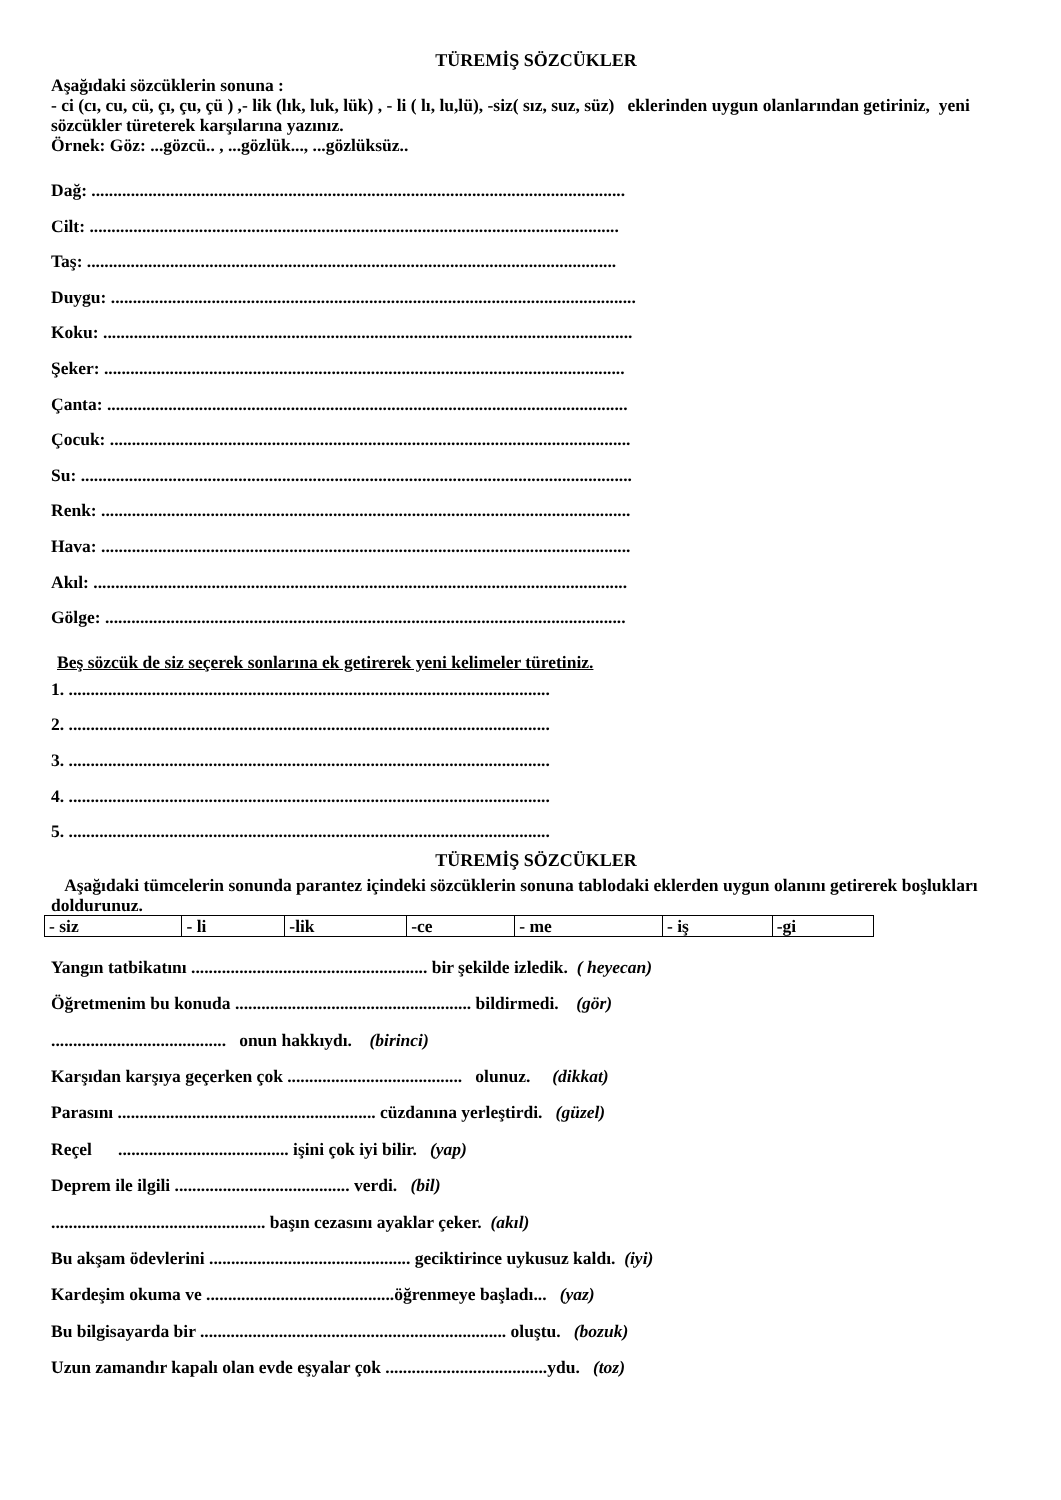TÜREMİŞ SÖZCÜKLER
Aşağıdaki sözcüklerin sonuna :
- ci (cı, cu, cü, çı, çu, çü ) ,- lik (lık, luk, lük) , - li ( lı, lu,lü), -siz( sız, suz, süz) eklerinden uygun olanlarından getiriniz, yeni sözcükler türeterek karşılarına yazınız.
Örnek: Göz: ...gözcü.. , ...gözlük..., ...gözlüksüz..
Dağ: ..........................................................................................................................
Cilt: .........................................................................................................................
Taş: .........................................................................................................................
Duygu: ........................................................................................................................
Koku: .........................................................................................................................
Şeker: .......................................................................................................................
Çanta: .......................................................................................................................
Çocuk: .......................................................................................................................
Su: ..............................................................................................................................
Renk: .........................................................................................................................
Hava: .........................................................................................................................
Akıl: ..........................................................................................................................
Gölge: .......................................................................................................................
Beş sözcük de siz seçerek sonlarına ek getirerek yeni kelimeler türetiniz.
1. ..............................................................................................................
2. ..............................................................................................................
3. ..............................................................................................................
4. ..............................................................................................................
5. ..............................................................................................................
TÜREMİŞ SÖZCÜKLER
Aşağıdaki tümcelerin sonunda parantez içindeki sözcüklerin sonuna tablodaki eklerden uygun olanını getirerek boşlukları doldurunuz.
| - siz | - li | -lik | -ce | - me | - iş | -gi |
Yangın tatbikatını ...................................................... bir şekilde izledik. ( heyecan)
Öğretmenim bu konuda ...................................................... bildirmedi. (gör)
........................................ onun hakkıydı. (birinci)
Karşıdan karşıya geçerken çok ........................................ olunuz. (dikkat)
Parasını ........................................................... cüzdanına yerleştirdi. (güzel)
Reçel ....................................... işini çok iyi bilir. (yap)
Deprem ile ilgili ........................................ verdi. (bil)
................................................. başın cezasını ayaklar çeker. (akıl)
Bu akşam ödevlerini .............................................. geciktirince uykusuz kaldı. (iyi)
Kardeşim okuma ve ...........................................öğrenmeye başladı... (yaz)
Bu bilgisayarda bir ...................................................................... oluştu. (bozuk)
Uzun zamandır kapalı olan evde eşyalar çok .....................................ydu. (toz)